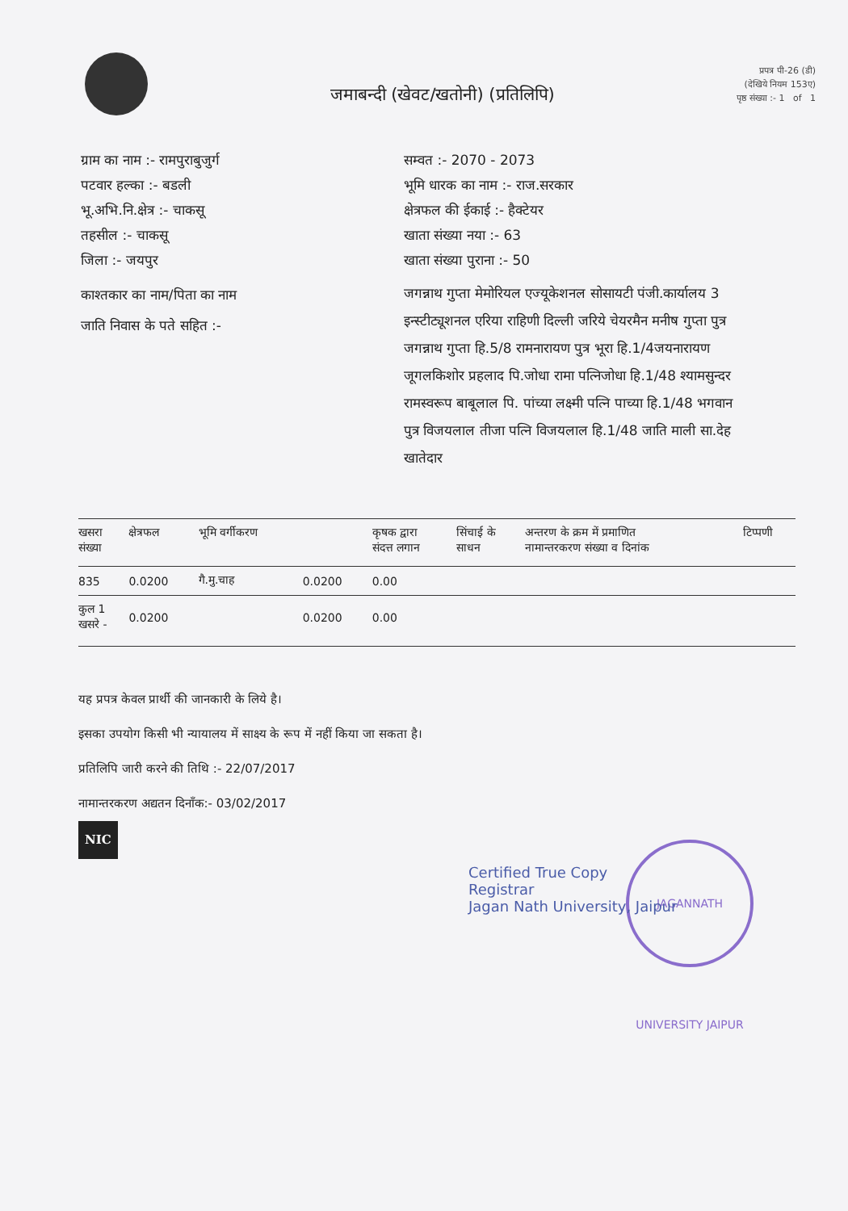जमाबन्दी (खेवट/खतोनी) (प्रतिलिपि)
प्रपत्र पी-26 (डी)
(देखिये नियम 153ए)
पृष्ठ संख्या :- 1 of 1
ग्राम का नाम :- रामपुराबुजुर्ग
पटवार हल्का :- बडली
भू.अभि.नि.क्षेत्र :- चाकसू
तहसील :- चाकसू
जिला :- जयपुर
काश्तकार का नाम/पिता का नाम
जाति निवास के पते सहित :-
सम्वत :- 2070 - 2073
भूमि धारक का नाम :- राज.सरकार
क्षेत्रफल की ईकाई :- हैक्टेयर
खाता संख्या नया :- 63
खाता संख्या पुराना :- 50
जगन्नाथ गुप्ता मेमोरियल एज्यूकेशनल सोसायटी पंजी.कार्यालय 3 इन्स्टीट्यूशनल एरिया राहिणी दिल्ली जरिये चेयरमैन मनीष गुप्ता पुत्र जगन्नाथ गुप्ता हि.5/8 रामनारायण पुत्र भूरा हि.1/4जयनारायण जूगलकिशोर प्रहलाद पि.जोधा रामा पत्निजोधा हि.1/48 श्यामसुन्दर रामस्वरूप बाबूलाल पि. पांच्या लक्ष्मी पत्नि पाच्या हि.1/48 भगवान पुत्र विजयलाल तीजा पत्नि विजयलाल हि.1/48 जाति माली सा.देह खातेदार
| खसरा संख्या | क्षेत्रफल | भूमि वर्गीकरण | | कृषक द्वारा संदत्त लगान | सिंचाई के साधन | अन्तरण के क्रम में प्रमाणित नामान्तरकरण संख्या व दिनांक | टिप्पणी |
| --- | --- | --- | --- | --- | --- | --- | --- |
| 835 | 0.0200 | गै.मु.चाह | 0.0200 | 0.00 | | | |
| कुल 1 खसरे - | 0.0200 | | 0.0200 | 0.00 | | | |
यह प्रपत्र केवल प्रार्थी की जानकारी के लिये है।
इसका उपयोग किसी भी न्यायालय में साक्ष्य के रूप में नहीं किया जा सकता है।
प्रतिलिपि जारी करने की तिथि :- 22/07/2017
नामान्तरकरण अद्यतन दिनाँक:- 03/02/2017
NIC
JAGANNATH UNIVERSITY JAIPUR
Certified True Copy
Registrar
Jagan Nath University, Jaipur